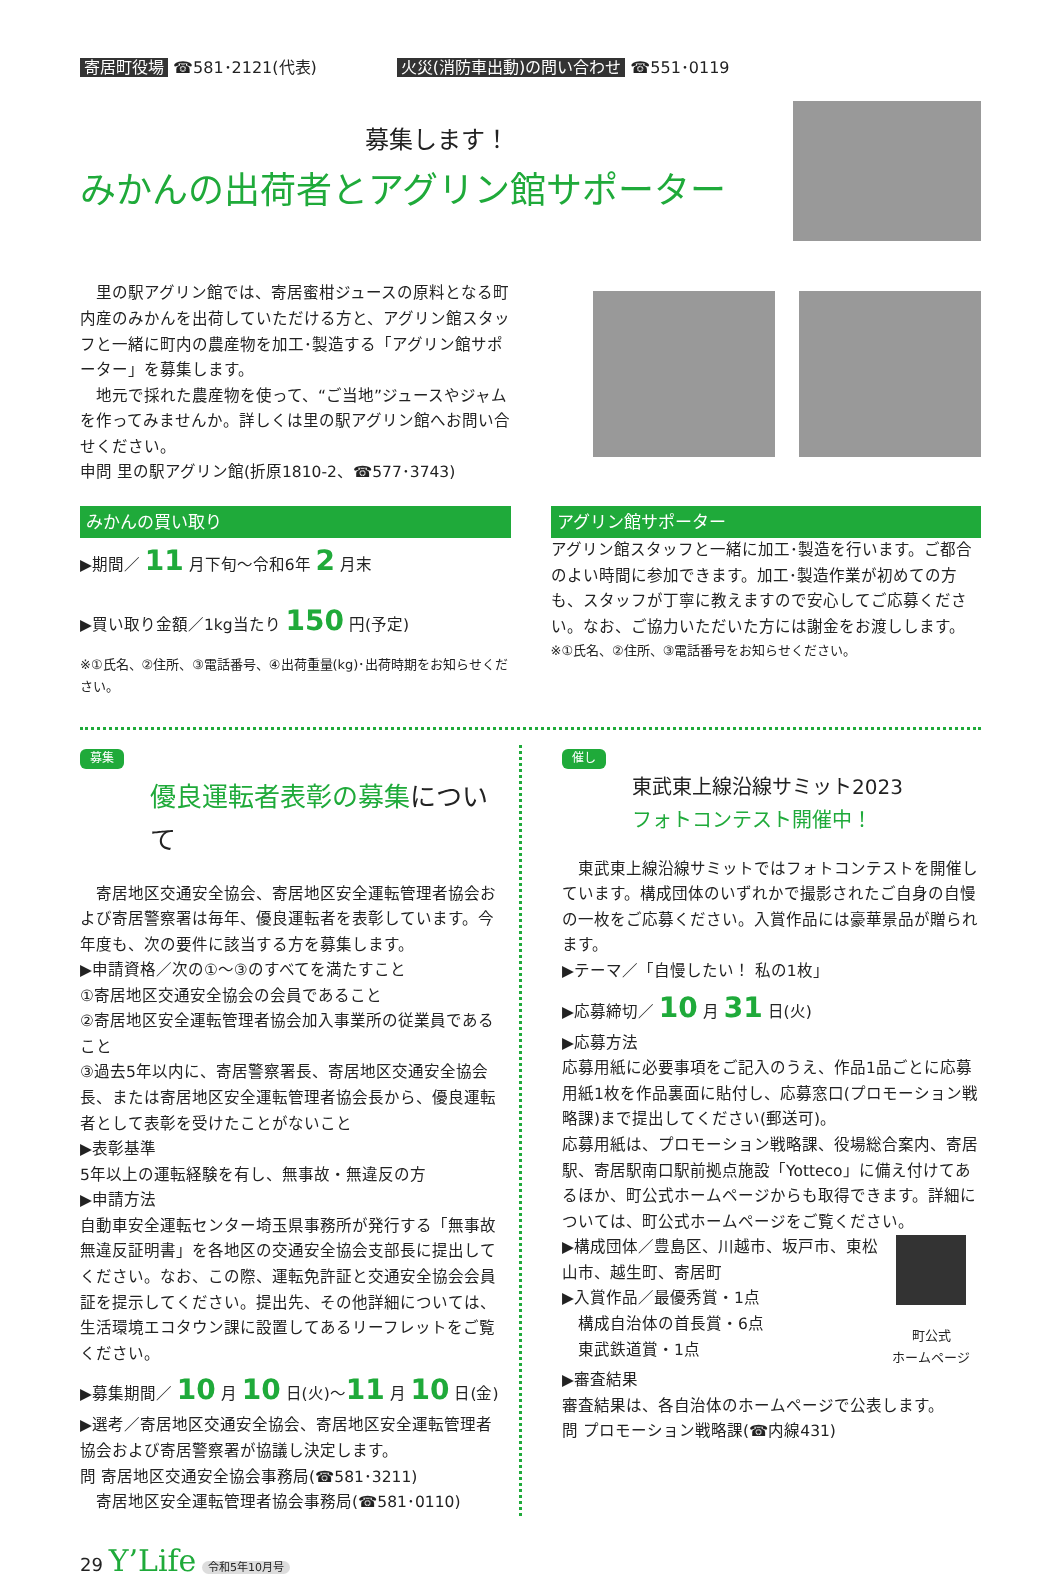寄居町役場 ☎581･2121(代表) 火災(消防車出動)の問い合わせ ☎551･0119
募集します！
みかんの出荷者とアグリン館サポーター
　里の駅アグリン館では、寄居蜜柑ジュースの原料となる町内産のみかんを出荷していただける方と、アグリン館スタッフと一緒に町内の農産物を加工･製造する「アグリン館サポーター」を募集します。
　地元で採れた農産物を使って、“ご当地”ジュースやジャムを作ってみませんか。詳しくは里の駅アグリン館へお問い合せください。
申問 里の駅アグリン館(折原1810-2、☎577･3743)
みかんの買い取り
▶期間／ 11 月下旬～令和6年 2 月末
▶買い取り金額／1kg当たり 150 円(予定)
※①氏名、②住所、③電話番号、④出荷重量(kg)･出荷時期をお知らせください。
アグリン館サポーター
アグリン館スタッフと一緒に加工･製造を行います。ご都合のよい時間に参加できます。加工･製造作業が初めての方も、スタッフが丁寧に教えますので安心してご応募ください。なお、ご協力いただいた方には謝金をお渡しします。
※①氏名、②住所、③電話番号をお知らせください。
募集
優良運転者表彰の募集について
　寄居地区交通安全協会、寄居地区安全運転管理者協会および寄居警察署は毎年、優良運転者を表彰しています。今年度も、次の要件に該当する方を募集します。
▶申請資格／次の①～③のすべてを満たすこと
①寄居地区交通安全協会の会員であること
②寄居地区安全運転管理者協会加入事業所の従業員であること
③過去5年以内に、寄居警察署長、寄居地区交通安全協会長、または寄居地区安全運転管理者協会長から、優良運転者として表彰を受けたことがないこと
▶表彰基準
5年以上の運転経験を有し、無事故・無違反の方
▶申請方法
自動車安全運転センター埼玉県事務所が発行する「無事故無違反証明書」を各地区の交通安全協会支部長に提出してください。なお、この際、運転免許証と交通安全協会会員証を提示してください。提出先、その他詳細については、生活環境エコタウン課に設置してあるリーフレットをご覧ください。
▶募集期間／ 10 月 10 日(火)～11 月 10 日(金)
▶選考／寄居地区交通安全協会、寄居地区安全運転管理者協会および寄居警察署が協議し決定します。
問 寄居地区交通安全協会事務局(☎581･3211)
　寄居地区安全運転管理者協会事務局(☎581･0110)
催し
東武東上線沿線サミット2023
フォトコンテスト開催中！
　東武東上線沿線サミットではフォトコンテストを開催しています。構成団体のいずれかで撮影されたご自身の自慢の一枚をご応募ください。入賞作品には豪華景品が贈られます。
▶テーマ／「自慢したい！ 私の1枚」
▶応募締切／ 10 月 31 日(火)
▶応募方法
応募用紙に必要事項をご記入のうえ、作品1品ごとに応募用紙1枚を作品裏面に貼付し、応募窓口(プロモーション戦略課)まで提出してください(郵送可)。
応募用紙は、プロモーション戦略課、役場総合案内、寄居駅、寄居駅南口駅前拠点施設「Yotteco」に備え付けてあるほか、町公式ホームページからも取得できます。詳細については、町公式ホームページをご覧ください。
▶構成団体／豊島区、川越市、坂戸市、東松山市、越生町、寄居町
▶入賞作品／最優秀賞・1点
　構成自治体の首長賞・6点
　東武鉄道賞・1点
町公式
ホームページ
▶審査結果
審査結果は、各自治体のホームページで公表します。
問 プロモーション戦略課(☎内線431)
29 Y’Life 令和5年10月号